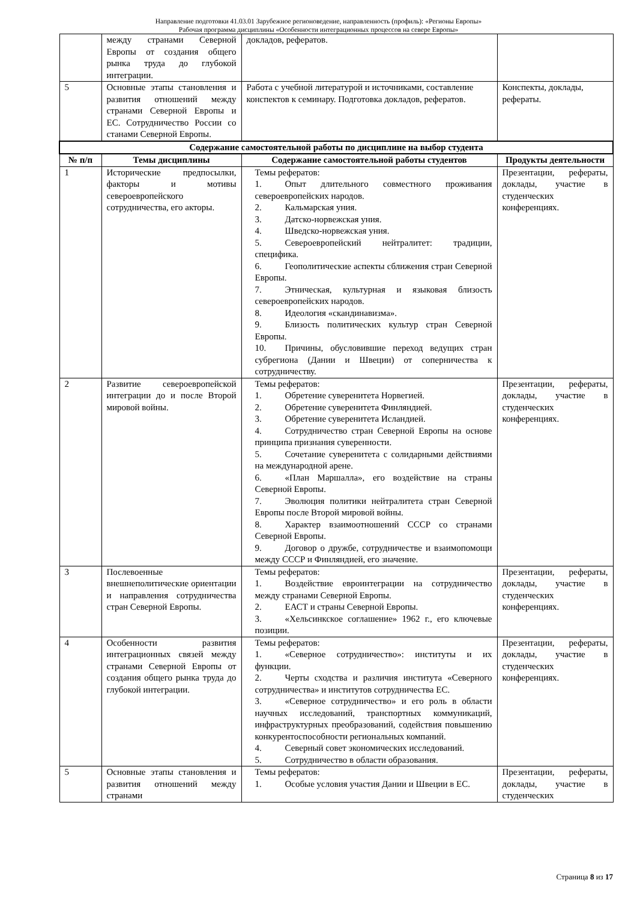Направление подготовки 41.03.01 Зарубежное регионоведение, направленность (профиль): «Регионы Европы»
Рабочая программа дисциплины «Особенности интеграционных процессов на севере Европы»
| | между странами Северной Европы от создания общего рынка труда до глубокой интеграции. | докладов, рефератов. | |
| 5 | Основные этапы становления и развития отношений между странами Северной Европы и ЕС. Сотрудничество России со станами Северной Европы. | Работа с учебной литературой и источниками, составление конспектов к семинару. Подготовка докладов, рефератов. | Конспекты, доклады, рефераты. |
| Содержание самостоятельной работы по дисциплине на выбор студента | | | |
| № п/п | Темы дисциплины | Содержание самостоятельной работы студентов | Продукты деятельности |
| 1 | Исторические предпосылки, факторы и мотивы североевропейского сотрудничества, его акторы. | Темы рефератов: 1. Опыт длительного совместного проживания североевропейских народов. 2. Кальмарская уния. 3. Датско-норвежская уния. 4. Шведско-норвежская уния. 5. Североевропейский нейтралитет: традиции, специфика. 6. Геополитические аспекты сближения стран Северной Европы. 7. Этническая, культурная и языковая близость североевропейских народов. 8. Идеология «скандинавизма». 9. Близость политических культур стран Северной Европы. 10. Причины, обусловившие переход ведущих стран субрегиона (Дании и Швеции) от соперничества к сотрудничеству. | Презентации, рефераты, доклады, участие в студенческих конференциях. |
| 2 | Развитие североевропейской интеграции до и после Второй мировой войны. | Темы рефератов: 1. Обретение суверенитета Норвегией. 2. Обретение суверенитета Финляндией. 3. Обретение суверенитета Исландией. 4. Сотрудничество стран Северной Европы на основе принципа признания суверенности. 5. Сочетание суверенитета с солидарными действиями на международной арене. 6. «План Маршалла», его воздействие на страны Северной Европы. 7. Эволюция политики нейтралитета стран Северной Европы после Второй мировой войны. 8. Характер взаимоотношений СССР со странами Северной Европы. 9. Договор о дружбе, сотрудничестве и взаимопомощи между СССР и Финляндией, его значение. | Презентации, рефераты, доклады, участие в студенческих конференциях. |
| 3 | Послевоенные внешнеполитические ориентации и направления сотрудничества стран Северной Европы. | Темы рефератов: 1. Воздействие евроинтеграции на сотрудничество между странами Северной Европы. 2. ЕАСТ и страны Северной Европы. 3. «Хельсинкское соглашение» 1962 г., его ключевые позиции. | Презентации, рефераты, доклады, участие в студенческих конференциях. |
| 4 | Особенности развития интеграционных связей между странами Северной Европы от создания общего рынка труда до глубокой интеграции. | Темы рефератов: 1. «Северное сотрудничество»: институты и их функции. 2. Черты сходства и различия института «Северного сотрудничества» и институтов сотрудничества ЕС. 3. «Северное сотрудничество» и его роль в области научных исследований, транспортных коммуникаций, инфраструктурных преобразований, содействия повышению конкурентоспособности региональных компаний. 4. Северный совет экономических исследований. 5. Сотрудничество в области образования. | Презентации, рефераты, доклады, участие в студенческих конференциях. |
| 5 | Основные этапы становления и развития отношений между странами | Темы рефератов: 1. Особые условия участия Дании и Швеции в ЕС. | Презентации, рефераты, доклады, участие в студенческих |
Страница 8 из 17